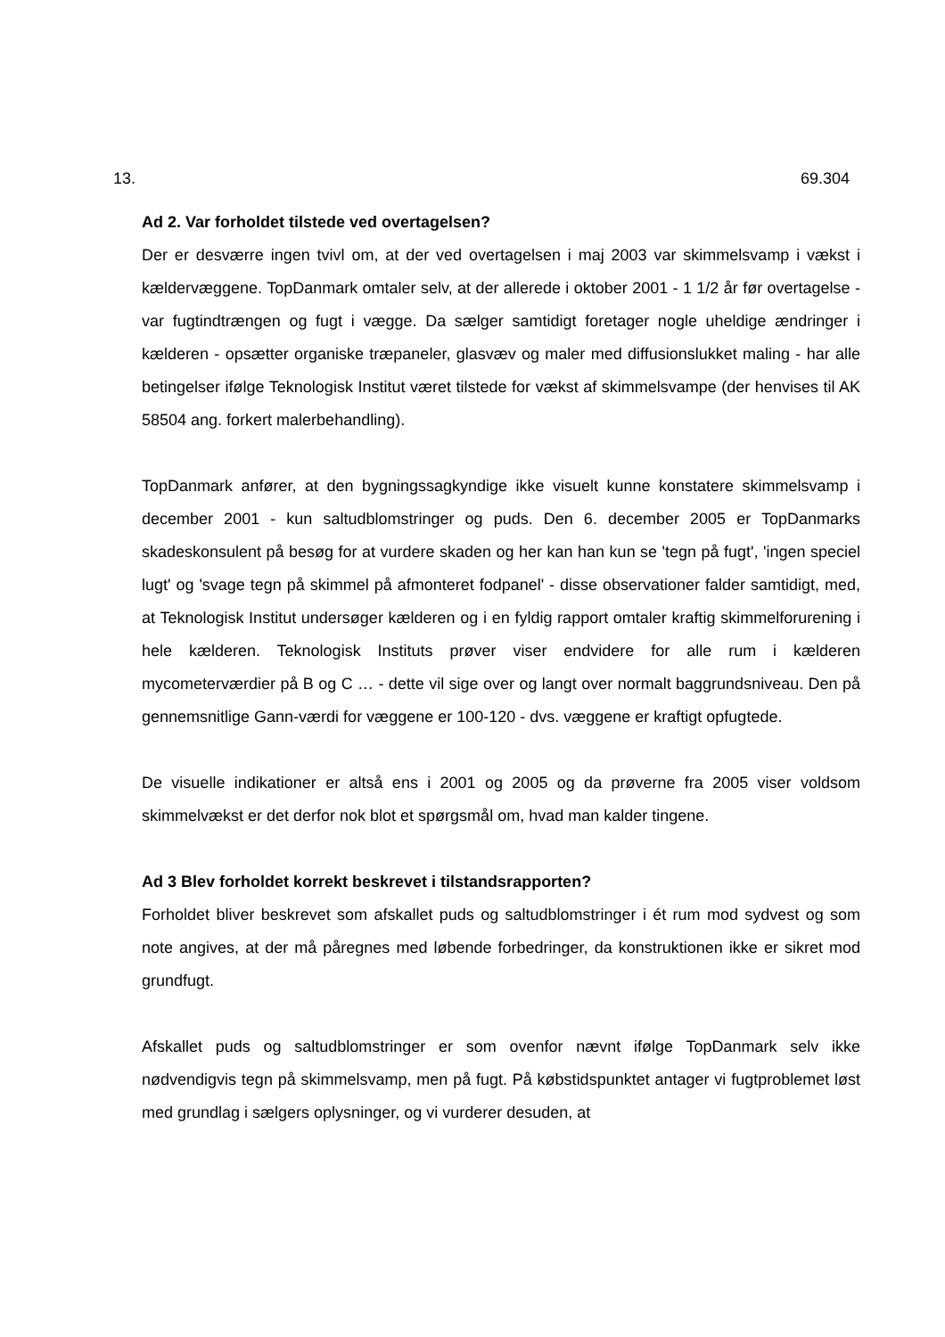13. 69.304
Ad 2. Var forholdet tilstede ved overtagelsen?
Der er desværre ingen tvivl om, at der ved overtagelsen i maj 2003 var skimmelsvamp i vækst i kældervæggene. TopDanmark omtaler selv, at der allerede i oktober 2001 - 1 1/2 år før overtagelse - var fugtindtrængen og fugt i vægge. Da sælger samtidigt foretager nogle uheldige ændringer i kælderen - opsætter organiske træpaneler, glasvæv og maler med diffusionslukket maling - har alle betingelser ifølge Teknologisk Institut været tilstede for vækst af skimmelsvampe (der henvises til AK 58504 ang. forkert malerbehandling).
TopDanmark anfører, at den bygningssagkyndige ikke visuelt kunne konstatere skimmelsvamp i december 2001 - kun saltudblomstringer og puds. Den 6. december 2005 er TopDanmarks skadeskonsulent på besøg for at vurdere skaden og her kan han kun se 'tegn på fugt', 'ingen speciel lugt' og 'svage tegn på skimmel på afmonteret fodpanel' - disse observationer falder samtidigt, med, at Teknologisk Institut undersøger kælderen og i en fyldig rapport omtaler kraftig skimmelforurening i hele kælderen. Teknologisk Instituts prøver viser endvidere for alle rum i kælderen mycometerværdier på B og C … - dette vil sige over og langt over normalt baggrundsniveau. Den på gennemsnitlige Gann-værdi for væggene er 100-120 - dvs. væggene er kraftigt opfugtede.
De visuelle indikationer er altså ens i 2001 og 2005 og da prøverne fra 2005 viser voldsom skimmelvækst er det derfor nok blot et spørgsmål om, hvad man kalder tingene.
Ad 3 Blev forholdet korrekt beskrevet i tilstandsrapporten?
Forholdet bliver beskrevet som afskallet puds og saltudblomstringer i ét rum mod sydvest og som note angives, at der må påregnes med løbende forbedringer, da konstruktionen ikke er sikret mod grundfugt.
Afskallet puds og saltudblomstringer er som ovenfor nævnt ifølge TopDanmark selv ikke nødvendigvis tegn på skimmelsvamp, men på fugt. På købstidspunktet antager vi fugtproblemet løst med grundlag i sælgers oplysninger, og vi vurderer desuden, at